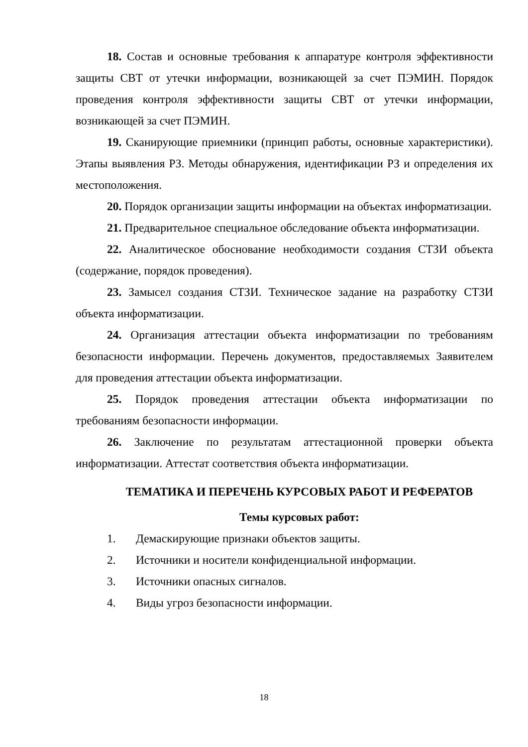18. Состав и основные требования к аппаратуре контроля эффективности защиты СВТ от утечки информации, возникающей за счет ПЭМИН. Порядок проведения контроля эффективности защиты СВТ от утечки информации, возникающей за счет ПЭМИН.
19. Сканирующие приемники (принцип работы, основные характеристики). Этапы выявления РЗ. Методы обнаружения, идентификации РЗ и определения их местоположения.
20. Порядок организации защиты информации на объектах информатизации.
21. Предварительное специальное обследование объекта информатизации.
22. Аналитическое обоснование необходимости создания СТЗИ объекта (содержание, порядок проведения).
23. Замысел создания СТЗИ. Техническое задание на разработку СТЗИ объекта информатизации.
24. Организация аттестации объекта информатизации по требованиям безопасности информации. Перечень документов, предоставляемых Заявителем для проведения аттестации объекта информатизации.
25. Порядок проведения аттестации объекта информатизации по требованиям безопасности информации.
26. Заключение по результатам аттестационной проверки объекта информатизации. Аттестат соответствия объекта информатизации.
ТЕМАТИКА И ПЕРЕЧЕНЬ КУРСОВЫХ РАБОТ И РЕФЕРАТОВ
Темы курсовых работ:
1. Демаскирующие признаки объектов защиты.
2. Источники и носители конфиденциальной информации.
3. Источники опасных сигналов.
4. Виды угроз безопасности информации.
18